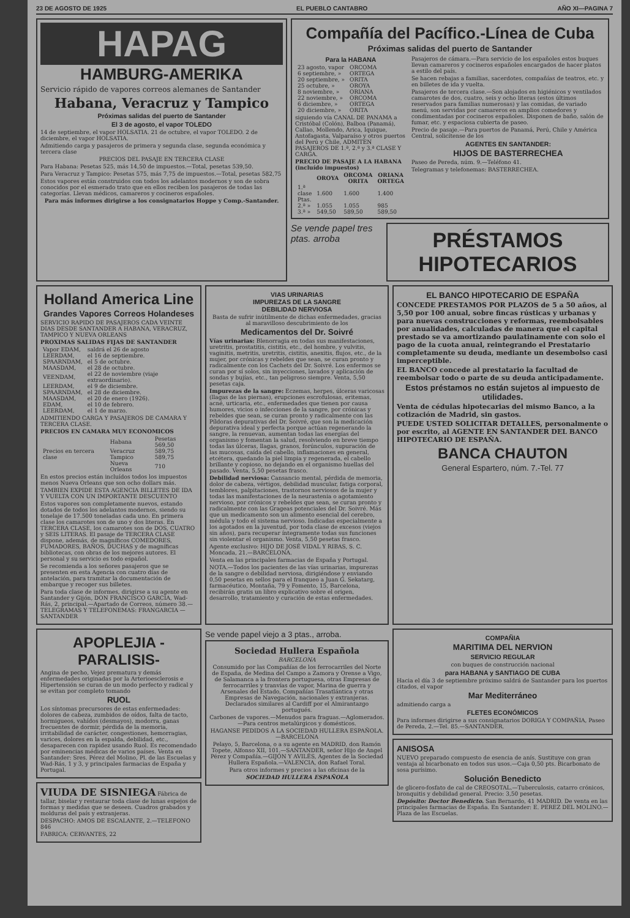23 DE AGOSTO DE 1925 EL PUEBLO CANTABRO AÑO XI—PAGINA 7
HAPAG
HAMBURG-AMERIKA
Servicio rápido de vapores correos alemanes de Santander
Habana, Veracruz y Tampico
Próximas salidas del puerto de Santander
El 3 de agosto, el vapor TOLEDO
14 de septiembre, el vapor HOLSATIA. 21 de octubre, el vapor TOLEDO. 2 de diciembre, el vapor HOLSATIA.
Admitiendo carga y pasajeros de primera y segunda clase, segunda económica y tercera clase
PRECIOS DEL PASAJE EN TERCERA CLASE
Para Habana: Pesetas 525, más 14,50 de impuestos.—Total, pesetas 539,50.
Para Veracruz y Tampico: Pesetas 575, más 7,75 de impuestos.—Total, pesetas 582,75
Estos vapores están construidos con todos los adelantos modernos y son de sobra conocidos por el esmerado trato que en ellos reciben los pasajeros de todas las categorías. Llevan médicos, camareros y cocineros españoles.
Para más informes dirigirse a los consignatarios Hoppe y Comp.-Santander.
Compañía del Pacífico.-Línea de Cuba
Próximas salidas del puerto de Santander
Para la HABANA
| 23 agosto, vapor | ORCOMA |
| 6 septiembre, » | ORTEGA |
| 20 septiembre, » | ORITA |
| 25 octubre, » | OROYA |
| 8 noviembre, » | ORIANA |
| 22 noviembre, » | ORCOMA |
| 6 diciembre, » | ORTEGA |
| 20 diciembre, » | ORITA |
siguiendo vía CANAL DE PANAMA a Cristóbal (Colón), Balboa (Panamá), Callao, Mollendo, Arica, Iquique, Antofagasta, Valparaíso y otros puertos del Perú y Chile, ADMITEN PASAJEROS DE 1.ª, 2.ª y 3.ª CLASE Y CARGA.
PRECIO DE PASAJE A LA HABANA (incluído impuestos)
| | OROYA | ORCOMA ORITA | ORIANA ORTEGA |
| --- | --- | --- | --- |
| 1.ª clase Ptas. | 1.600 | 1.600 | 1.400 |
| 2.ª » | 1.055 | 1.055 | 985 |
| 3.ª » | 549,50 | 589,50 | 589,50 |
Pasajeros de cámara.—Para servicio de los españoles estos buques llevan camareros y cocineros españoles encargados de hacer platos a estilo del país.
Se hacen rebajas a familias, sacerdotes, compañías de teatros, etc. y en billetes de ida y vuelta.
Pasajeros de tercera clase.—Son alojados en higiénicos y ventilados camarotes de dos, cuatro, seis y ocho literas (estos últimos reservados para familias numerosas) y las comidas, de variado menú, son servidas por camareros en amplios comedores y condimentadas por cocineros españoles. Disponen de baño, salón de fumar, etc. y espaciosa cubierta de paseo.
Precio de pasaje.—Para puertos de Panamá, Perú, Chile y América Central, solicítense de los
AGENTES EN SANTANDER:
HIJOS DE BASTERRECHEA
Paseo de Pereda, núm. 9.—Teléfono 41.
Telegramas y telefonemas: BASTERRECHEA.
Se vende papel tres ptas. arroba
PRÉSTAMOS HIPOTECARIOS
Holland America Line
Grandes Vapores Correos Holandeses
SERVICIO RAPIDO DE PASAJEROS CADA VEINTE DIAS DESDE SANTANDER A HABANA, VERACRUZ, TAMPICO Y NUEVA ORLEANS
PROXIMAS SALIDAS FIJAS DE SANTANDER
| Vapor EDAM, | saldrá el 26 de agosto |
| LEERDAM, | el 16 de septiembre. |
| SPAARNDAM, | el 5 de octubre. |
| MAASDAM, | el 28 de octubre. |
| VEENDAM, | el 22 de noviembre (viaje extraordinario). |
| LEERDAM, | el 9 de diciembre. |
| SPAARNDAM, | el 28 de diciembre. |
| MAASDAM, | el 20 de enero (1926). |
| EDAM, | el 10 de febrero. |
| LEERDAM, | el 1 de marzo. |
ADMITIENDO CARGA Y PASAJEROS DE CAMARA Y TERCERA CLASE.
PRECIOS EN CAMARA MUY ECONOMICOS
| Precios en tercera clase | Habana | Pesetas 569,50 |
| | Veracruz | 589,75 |
| | Tampico | 589,75 |
| | Nueva Orleans | 710 |
En estos precios están incluídos todos los impuestos menos Nueva Orleans que son ocho dollars más.
TAMBIEN EXPIDE ESTA AGENCIA BILLETES DE IDA Y VUELTA CON UN IMPORTANTE DESCUENTO
Estos vapores son completamente nuevos, estando dotados de todos los adelantos modernos, siendo su tonelaje de 17.500 toneladas cada uno. En primera clase los camarotes son de uno y dos literas. En TERCERA CLASE, los camarotes son de DOS, CUATRO y SEIS LITERAS. El pasaje de TERCERA CLASE dispone, además, de magníficos COMEDORES, FUMADORES, BAÑOS, DUCHAS y de magníficas bibliotecas, con obras de los mejores autores. El personal y su servicio es todo español.
Se recomienda a los señores pasajeros que se presenten en esta Agencia con cuatro días de antelación, para tramitar la documentación de embarque y recoger sus billetes.
Para toda clase de informes, dirigirse a su agente en Santander y Gijón, DON FRANCISCO GARCIA, Wad-Rás, 2, principal.—Apartado de Correos, número 38.—TELEGRAMAS Y TELEFONEMAS: FRANGARCIA — SANTANDER
VIAS URINARIAS
IMPUREZAS DE LA SANGRE
DEBILIDAD NERVIOSA
Basta de sufrir inútilmente de dichas enfermedades, gracias al maravilloso descubrimiento de los
Medicamentos del Dr. Soivré
Vías urinarias: Blenorragia en todas sus manifestaciones, uretritis, prostatitis, cistitis, etc., del hombre, y vulvitis, vaginitis, metritis, uretritis, cistitis, anexitis, flujos, etc., de la mujer, por crónicas y rebeldes que sean, se curan pronto y radicalmente con los Cachets del Dr. Soivré. Los enfermos se curan por sí solos, sin inyecciones, lavados y aplicación de sondas y bujías, etc., tan peligroso siempre. Venta, 5,50 pesetas caja.
Impurezas de la sangre: Eczemas, herpes, úlceras varicosas (llagas de las piernas), erupciones escrofulosas, eritemas, acné, urticaria, etc., enfermedades que tienen por causa humores, vicios o infecciones de la sangre, por crónicas y rebeldes que sean, se curan pronto y radicalmente con las Píldoras depurativas del Dr. Soivré, que son la medicación depurativa ideal y perfecta porque actúan regenerando la sangre, la renuevan, aumentan todas las energías del organismo y fomentan la salud, resolviendo en breve tiempo todas las úlceras, llagas, granos, forúnculos, supuración de las mucosas, caída del cabello, inflamaciones en general, etcétera, quedando la piel limpia y regenerada, el cabello brillante y copioso, no dejando en el organismo huellas del pasado. Venta, 5,50 pesetas frasco.
Debilidad nerviosa: Cansancio mental, pérdida de memoria, dolor de cabeza, vértigos, debilidad muscular, fatiga corporal, temblores, palpitaciones, trastornos nerviosos de la mujer y todas las manifestaciones de la neurastenia o agotamiento nervioso, por crónicos y rebeldes que sean, se curan pronto y radicalmente con las Grageas potenciales del Dr. Soivré. Más que un medicamento son un alimento esencial del cerebro, médula y todo el sistema nervioso. Indicadas especialmente a los agotados en la juventud, por toda clase de excesos (viejos sin años), para recuperar íntegramente todas sus funciones sin violentar el organismo. Venta, 5,50 pesetas frasco.
Agente exclusivo: HIJO DE JOSÉ VIDAL Y RIBAS, S. C. Moncada, 21.—BARCELONA.
Venta en las principales farmacias de España y Portugal.
NOTA.—Todos los pacientes de las vías urinarias, impurezas de la sangre o debilidad nerviosa, dirigiéndose y enviando 0,50 pesetas en sellos para el franqueo a Juan G. Sekatarg, farmacéutico, Montaña, 79 y Fomento, 15, Barcelona, recibirán gratis un libro explicativo sobre el origen, desarrollo, tratamiento y curación de estas enfermedades.
EL BANCO HIPOTECARIO DE ESPAÑA
CONCEDE PRESTAMOS POR PLAZOS de 5 a 50 años, al 5,50 por 100 anual, sobre fincas rústicas y urbanas y para nuevas construcciones y reformas, reembolsables por anualidades, calculadas de manera que el capital prestado se va amortizando paulatinamente con solo el pago de la cuota anual, reintegrando el Prestatario completamente su deuda, mediante un desembolso casi imperceptible.
EL BANCO concede al prestatario la facultad de reembolsar todo o parte de su deuda anticipadamente.
Estos préstamos no están sujetos al impuesto de utilidades.
Venta de cédulas hipotecarias del mismo Banco, a la cotización de Madrid, sin gastos.
PUEDE USTED SOLICITAR DETALLES, personalmente o por escrito, al AGENTE EN SANTANDER DEL BANCO HIPOTECARIO DE ESPAÑA.
BANCA CHAUTON
General Espartero, núm. 7.-Tel. 77
APOPLEJIA -PARALISIS-
Angina de pecho, Vejez prematura y demás enfermedades originadas por la Arterioesclerosis e Hipertensión se curan de un modo perfecto y radical y se evitan por completo tomando
RUOL
Los síntomas precursores de estas enfermedades: dolores de cabeza, zumbidos de oídos, falta de tacto, hormigueos, vahídos (desmayos), modorra, ganas frecuentes de dormir, pérdida de la memoria, irritabilidad de carácter, congestiones, hemorragias, varices, dolores en la espalda, debilidad, etc., desaparecen con rapidez usando Ruol. Es recomendado por eminencias médicas de varios países. Venta en Santander: Sres. Pérez del Molino, Pl. de las Escuelas y Wad-Rás, 1 y 3, y principales farmacias de España y Portugal.
VIUDA DE SISNIEGA Fábrica de tallar, biselar y restaurar toda clase de lunas espejos de formas y medidas que se deseen. Cuadros grabados y molduras del país y extranjeras.
DESPACHO: AMOS DE ESCALANTE, 2.—TELEFONO 846
FABRICA: CERVANTES, 22
Se vende papel viejo a 3 ptas., arroba.
Sociedad Hullera Española
BARCELONA
Consumido por las Compañías de los ferrocarriles del Norte de España, de Medina del Campo a Zamora y Orense a Vigo, de Salamanca a la frontera portuguesa, otras Empresas de ferrocarriles y tranvías de vapor, Marina de guerra y Arsenales del Estado, Compañías Trasatlántica y otras Empresas de Navegación, nacionales y extranjeras. Declarados similares al Cardiff por el Almirantazgo portugués.
Carbones de vapores.—Menudos para fraguas.—Aglomerados.—Para centros metalúrgicos y domésticos.
HAGANSE PEDIDOS A LA SOCIEDAD HULLERA ESPAÑOLA.—BARCELONA
Pelayo, 5, Barcelona, o a su agente en MADRID, don Ramón Topete, Alfonso XII, 101.—SANTANDER, señor Hijo de Angel Pérez y Compañía.—GIJÓN Y AVILÉS, Agentes de la Sociedad Hullera Española.—VALENCIA, don Rafael Toral.
Para otros informes y precios a las oficinas de la
SOCIEDAD HULLERA ESPAÑOLA
COMPAÑIA
MARITIMA DEL NERVION
SERVICIO REGULAR
con buques de construcción nacional
para HABANA y SANTIAGO DE CUBA
Hacia el día 3 de septiembre próximo saldrá de Santander para los puertos citados, el vapor
Mar Mediterráneo
admitiendo carga a
FLETES ECONÓMICOS
Para informes dirigirse a sus consignatarios DORIGA Y COMPAÑIA, Paseo de Pereda, 2.—Tel. 85.—SANTANDER.
ANISOSA
NUEVO preparado compuesto de esencia de anís. Sustituye con gran ventaja al bicarbonato en todos sus usos.—Caja 0,50 pts. Bicarbonato de sosa purísimo.
Solución Benedicto
de glicero-fosfato de cal de CREOSOTAL.—Tuberculosis, catarro crónicos, bronquitis y debilidad general. Precio: 3,50 pesetas.
Depósito: Doctor Benedicto. San Bernardo, 41 MADRID. De venta en las principales farmacias de España. En Santander: E. PEREZ DEL MOLINO.—Plaza de las Escuelas.